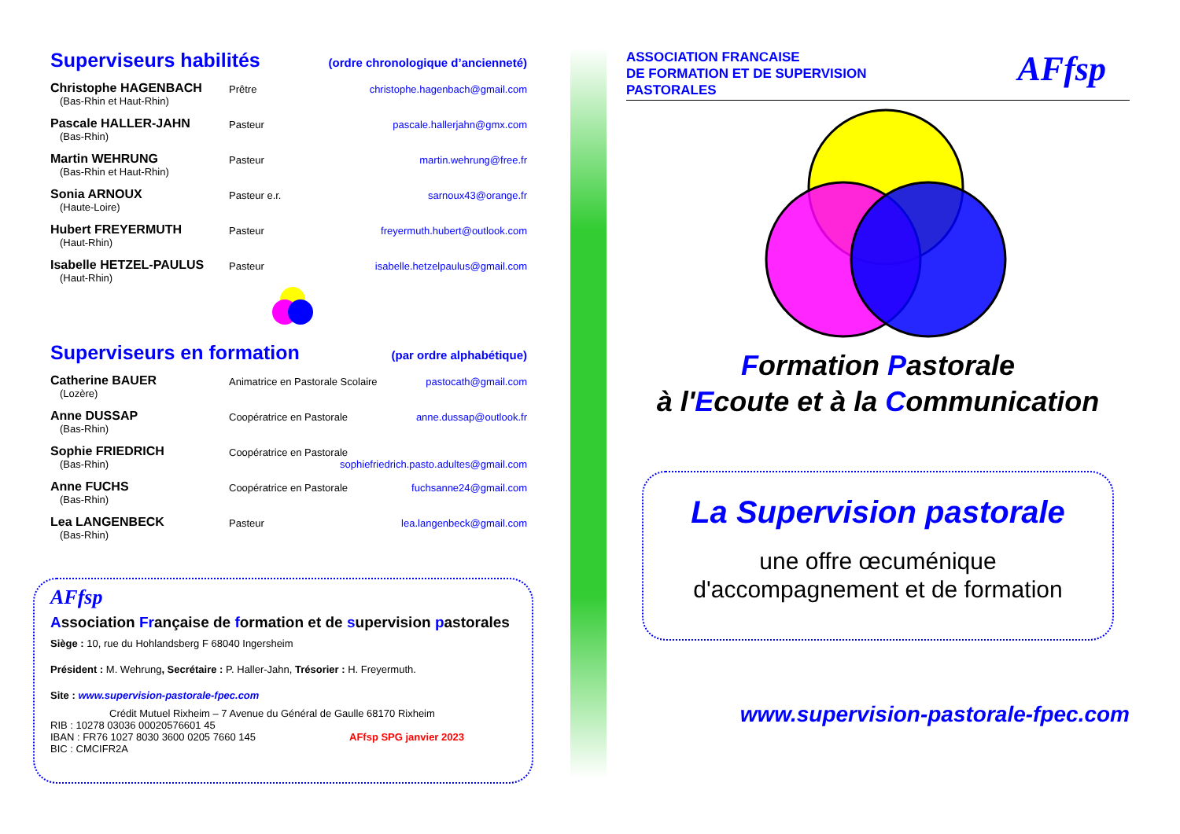Superviseurs habilités (ordre chronologique d’ancienneté)
Christophe HAGENBACH
(Bas-Rhin et Haut-Rhin)
Prêtre christophe.hagenbach@gmail.com
Pascale HALLER-JAHN
(Bas-Rhin)
Pasteur pascale.hallerjahn@gmx.com
Martin WEHRUNG
(Bas-Rhin et Haut-Rhin)
Pasteur martin.wehrung@free.fr
Sonia ARNOUX
(Haute-Loire)
Pasteur e.r. sarnoux43@orange.fr
Hubert FREYERMUTH
(Haut-Rhin)
Pasteur freyermuth.hubert@outlook.com
Isabelle HETZEL-PAULUS
(Haut-Rhin)
Pasteur isabelle.hetzelpaulus@gmail.com
Superviseurs en formation (par ordre alphabétique)
Catherine BAUER
(Lozère)
Animatrice en Pastorale Scolaire
pastocath@gmail.com
Anne DUSSAP
(Bas-Rhin)
Coopératrice en Pastorale anne.dussap@outlook.fr
Sophie FRIEDRICH
(Bas-Rhin)
Coopératrice en Pastorale
sophiefriedrich.pasto.adultes@gmail.com
Anne FUCHS
(Bas-Rhin)
Coopératrice en Pastorale fuchsanne24@gmail.com
Lea LANGENBECK
(Bas-Rhin)
Pasteur lea.langenbeck@gmail.com
AFfsp
Association Française de formation et de supervision pastorales
Siège : 10, rue du Hohlandsberg F 68040 Ingersheim
Président : M. Wehrung, Secrétaire : P. Haller-Jahn, Trésorier : H. Freyermuth.
Site : www.supervision-pastorale-fpec.com
Crédit Mutuel Rixheim – 7 Avenue du Général de Gaulle 68170 Rixheim
RIB : 10278 03036 00020576601 45
IBAN : FR76 1027 8030 3600 0205 7660 145 AFfsp SPG janvier 2023
BIC : CMCIFR2A
ASSOCIATION FRANCAISE
DE FORMATION ET DE SUPERVISION
PASTORALES
AFfsp
Formation Pastorale
à l'Ecoute et à la Communication
La Supervision pastorale
une offre œcuménique
d'accompagnement et de formation
www.supervision-pastorale-fpec.com